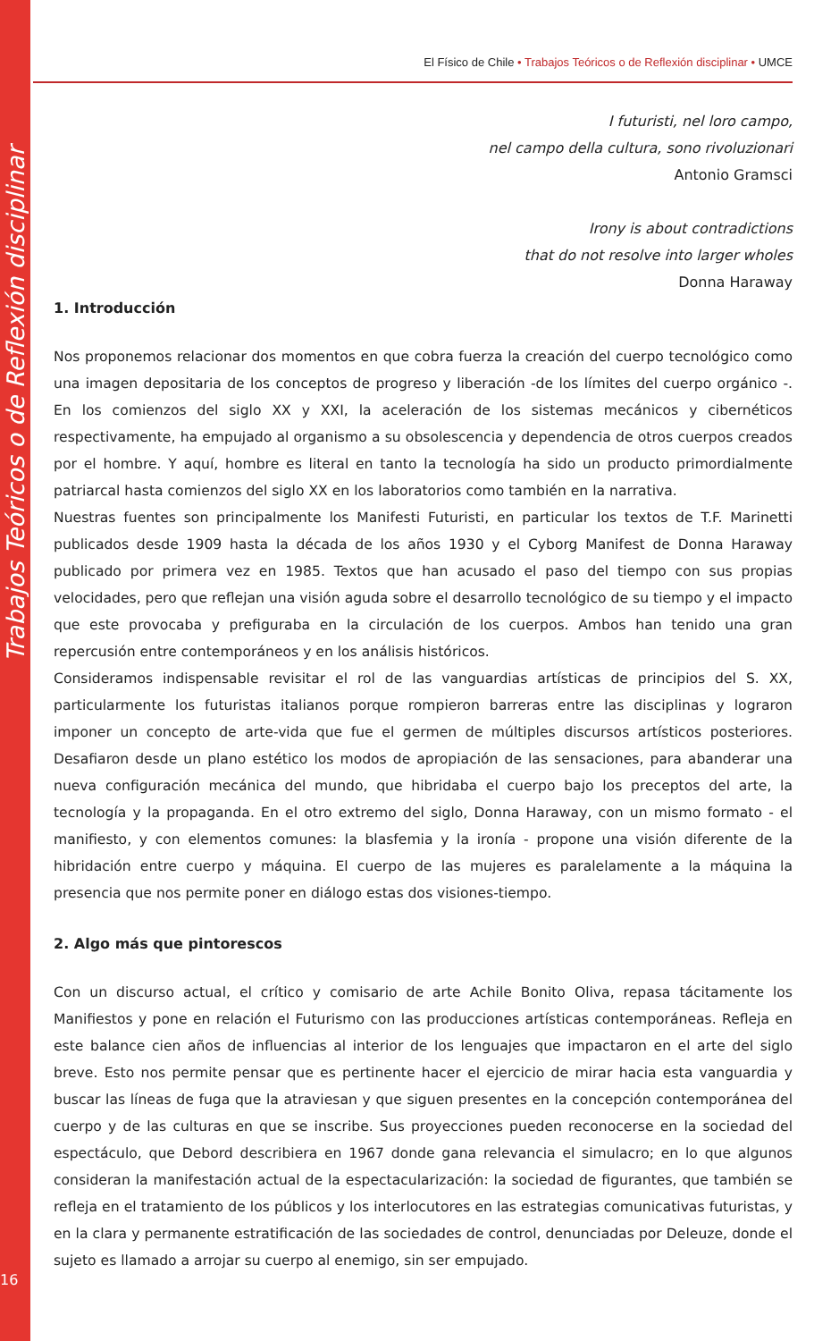Trabajos Teóricos o de Reflexión disciplinar
16
El Físico de Chile • Trabajos Teóricos o de Reflexión disciplinar • UMCE
I futuristi, nel loro campo,
nel campo della cultura, sono rivoluzionari
Antonio Gramsci
Irony is about contradictions
that do not resolve into larger wholes
Donna Haraway
1. Introducción
Nos proponemos relacionar dos momentos en que cobra fuerza la creación del cuerpo tecnológico como una imagen depositaria de los conceptos de progreso y liberación -de los límites del cuerpo orgánico -. En los comienzos del siglo XX y XXI, la aceleración de los sistemas mecánicos y cibernéticos respectivamente, ha empujado al organismo a su obsolescencia y dependencia de otros cuerpos creados por el hombre. Y aquí, hombre es literal en tanto la tecnología ha sido un producto primordialmente patriarcal hasta comienzos del siglo XX en los laboratorios como también en la narrativa.
Nuestras fuentes son principalmente los Manifesti Futuristi, en particular los textos de T.F. Marinetti publicados desde 1909 hasta la década de los años 1930 y el Cyborg Manifest de Donna Haraway publicado por primera vez en 1985. Textos que han acusado el paso del tiempo con sus propias velocidades, pero que reflejan una visión aguda sobre el desarrollo tecnológico de su tiempo y el impacto que este provocaba y prefiguraba en la circulación de los cuerpos. Ambos han tenido una gran repercusión entre contemporáneos y en los análisis históricos.
Consideramos indispensable revisitar el rol de las vanguardias artísticas de principios del S. XX, particularmente los futuristas italianos porque rompieron barreras entre las disciplinas y lograron imponer un concepto de arte-vida que fue el germen de múltiples discursos artísticos posteriores. Desafiaron desde un plano estético los modos de apropiación de las sensaciones, para abanderar una nueva configuración mecánica del mundo, que hibridaba el cuerpo bajo los preceptos del arte, la tecnología y la propaganda. En el otro extremo del siglo, Donna Haraway, con un mismo formato - el manifiesto, y con elementos comunes: la blasfemia y la ironía - propone una visión diferente de la hibridación entre cuerpo y máquina. El cuerpo de las mujeres es paralelamente a la máquina la presencia que nos permite poner en diálogo estas dos visiones-tiempo.
2. Algo más que pintorescos
Con un discurso actual, el crítico y comisario de arte Achile Bonito Oliva, repasa tácitamente los Manifiestos y pone en relación el Futurismo con las producciones artísticas contemporáneas. Refleja en este balance cien años de influencias al interior de los lenguajes que impactaron en el arte del siglo breve. Esto nos permite pensar que es pertinente hacer el ejercicio de mirar hacia esta vanguardia y buscar las líneas de fuga que la atraviesan y que siguen presentes en la concepción contemporánea del cuerpo y de las culturas en que se inscribe. Sus proyecciones pueden reconocerse en la sociedad del espectáculo, que Debord describiera en 1967 donde gana relevancia el simulacro; en lo que algunos consideran la manifestación actual de la espectacularización: la sociedad de figurantes, que también se refleja en el tratamiento de los públicos y los interlocutores en las estrategias comunicativas futuristas, y en la clara y permanente estratificación de las sociedades de control, denunciadas por Deleuze, donde el sujeto es llamado a arrojar su cuerpo al enemigo, sin ser empujado.